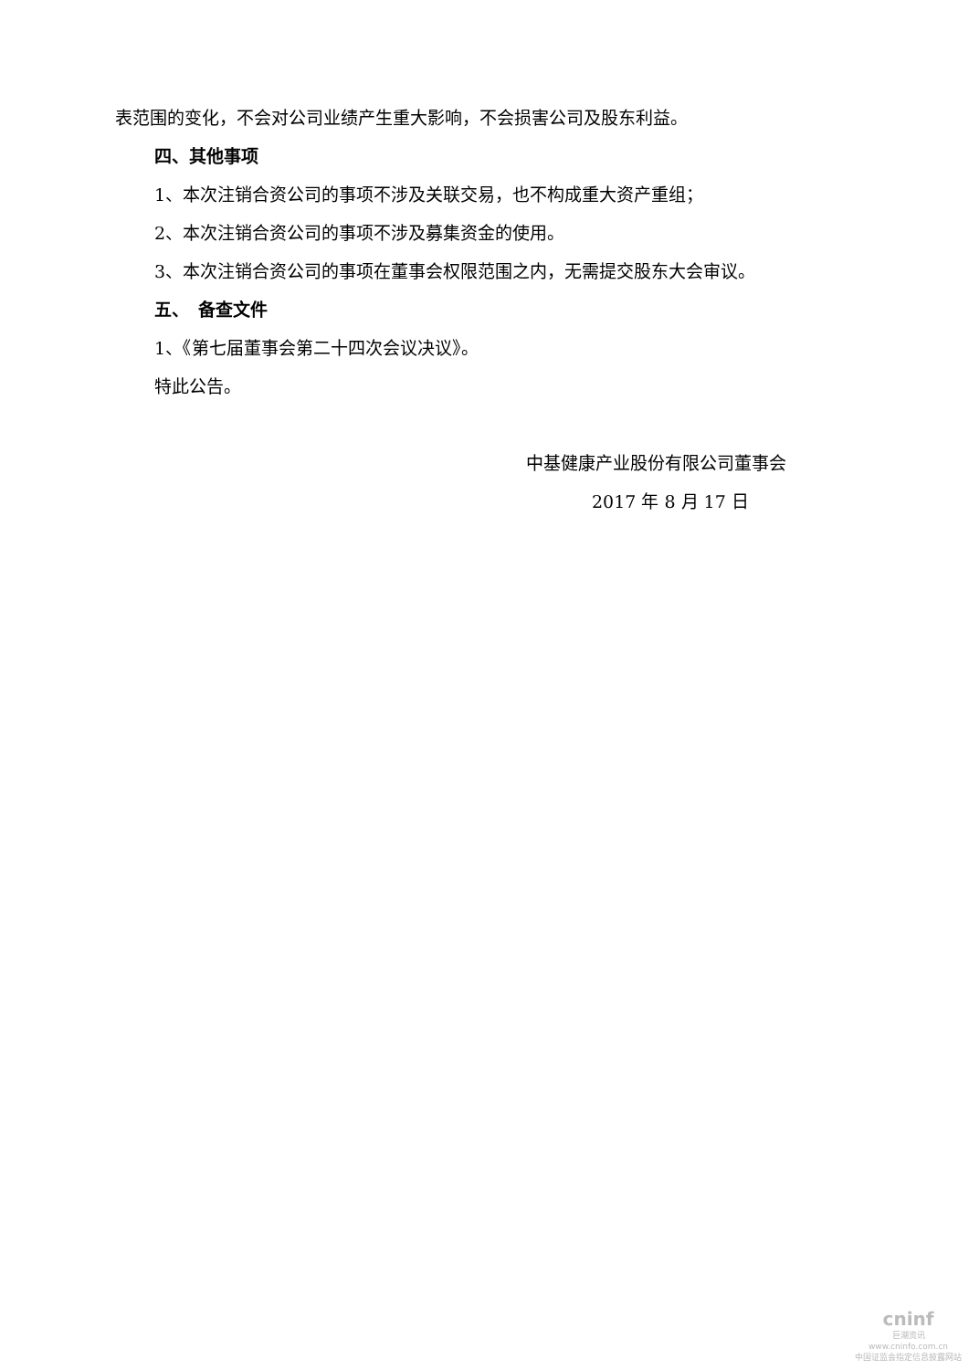表范围的变化，不会对公司业绩产生重大影响，不会损害公司及股东利益。
四、其他事项
1、本次注销合资公司的事项不涉及关联交易，也不构成重大资产重组；
2、本次注销合资公司的事项不涉及募集资金的使用。
3、本次注销合资公司的事项在董事会权限范围之内，无需提交股东大会审议。
五、　备查文件
1、《第七届董事会第二十四次会议决议》。
特此公告。
中基健康产业股份有限公司董事会
2017 年 8 月 17 日
cninf
巨潮资讯
www.cninfo.com.cn
中国证监会指定信息披露网站